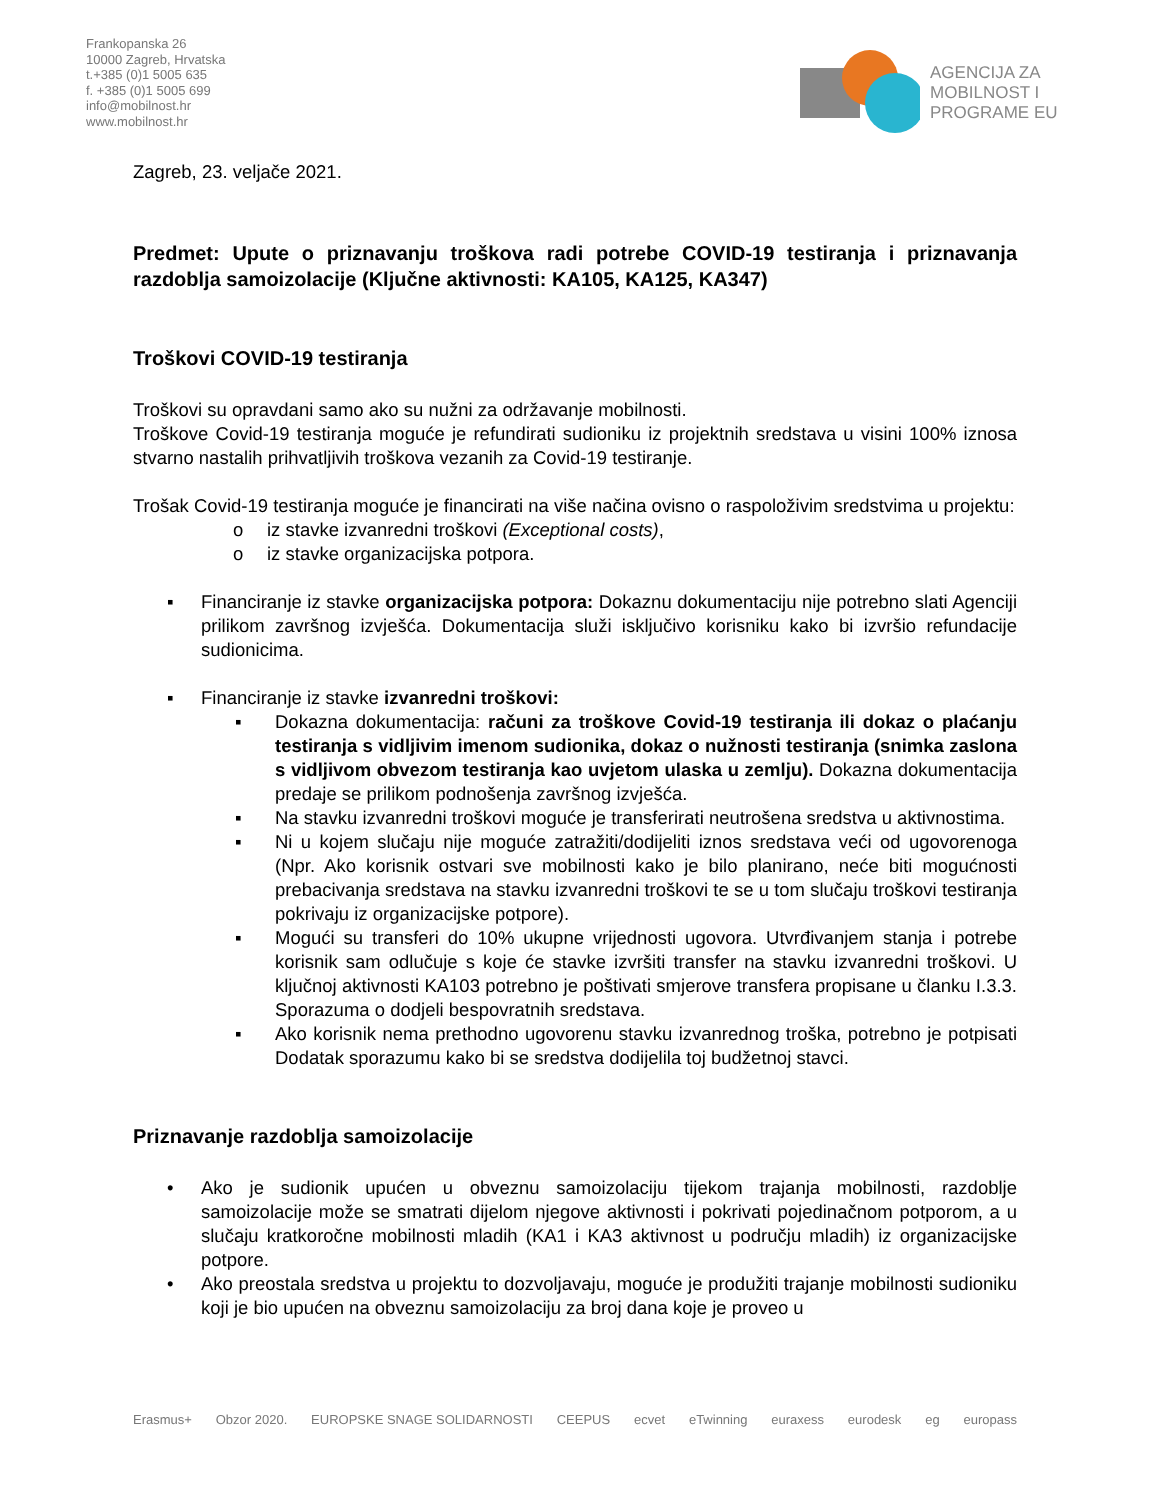Frankopanska 26
10000 Zagreb, Hrvatska
t.+385 (0)1 5005 635
f. +385 (0)1 5005 699
info@mobilnost.hr
www.mobilnost.hr
AGENCIJA ZA
MOBILNOST I
PROGRAME EU
Zagreb, 23. veljače 2021.
Predmet: Upute o priznavanju troškova radi potrebe COVID-19 testiranja i priznavanja razdoblja samoizolacije (Ključne aktivnosti: KA105, KA125, KA347)
Troškovi COVID-19 testiranja
Troškovi su opravdani samo ako su nužni za održavanje mobilnosti.
Troškove Covid-19 testiranja moguće je refundirati sudioniku iz projektnih sredstava u visini 100% iznosa stvarno nastalih prihvatljivih troškova vezanih za Covid-19 testiranje.
Trošak Covid-19 testiranja moguće je financirati na više načina ovisno o raspoloživim sredstvima u projektu:
o iz stavke izvanredni troškovi (Exceptional costs),
o iz stavke organizacijska potpora.
▪ Financiranje iz stavke organizacijska potpora: Dokaznu dokumentaciju nije potrebno slati Agenciji prilikom završnog izvješća. Dokumentacija služi isključivo korisniku kako bi izvršio refundacije sudionicima.
▪ Financiranje iz stavke izvanredni troškovi:
▪ Dokazna dokumentacija: računi za troškove Covid-19 testiranja ili dokaz o plaćanju testiranja s vidljivim imenom sudionika, dokaz o nužnosti testiranja (snimka zaslona s vidljivom obvezom testiranja kao uvjetom ulaska u zemlju). Dokazna dokumentacija predaje se prilikom podnošenja završnog izvješća.
▪ Na stavku izvanredni troškovi moguće je transferirati neutrošena sredstva u aktivnostima.
▪ Ni u kojem slučaju nije moguće zatražiti/dodijeliti iznos sredstava veći od ugovorenoga (Npr. Ako korisnik ostvari sve mobilnosti kako je bilo planirano, neće biti mogućnosti prebacivanja sredstava na stavku izvanredni troškovi te se u tom slučaju troškovi testiranja pokrivaju iz organizacijske potpore).
▪ Mogući su transferi do 10% ukupne vrijednosti ugovora. Utvrđivanjem stanja i potrebe korisnik sam odlučuje s koje će stavke izvršiti transfer na stavku izvanredni troškovi. U ključnoj aktivnosti KA103 potrebno je poštivati smjerove transfera propisane u članku I.3.3. Sporazuma o dodjeli bespovratnih sredstava.
▪ Ako korisnik nema prethodno ugovorenu stavku izvanrednog troška, potrebno je potpisati Dodatak sporazumu kako bi se sredstva dodijelila toj budžetnoj stavci.
Priznavanje razdoblja samoizolacije
• Ako je sudionik upućen u obveznu samoizolaciju tijekom trajanja mobilnosti, razdoblje samoizolacije može se smatrati dijelom njegove aktivnosti i pokrivati pojedinačnom potporom, a u slučaju kratkoročne mobilnosti mladih (KA1 i KA3 aktivnost u području mladih) iz organizacijske potpore.
• Ako preostala sredstva u projektu to dozvoljavaju, moguće je produžiti trajanje mobilnosti sudioniku koji je bio upućen na obveznu samoizolaciju za broj dana koje je proveo u
Erasmus+ Obzor 2020. EUROPSKE SNAGE SOLIDARNOSTI CEEPUS ecvet eTwinning euraxess eurodesk eg europass